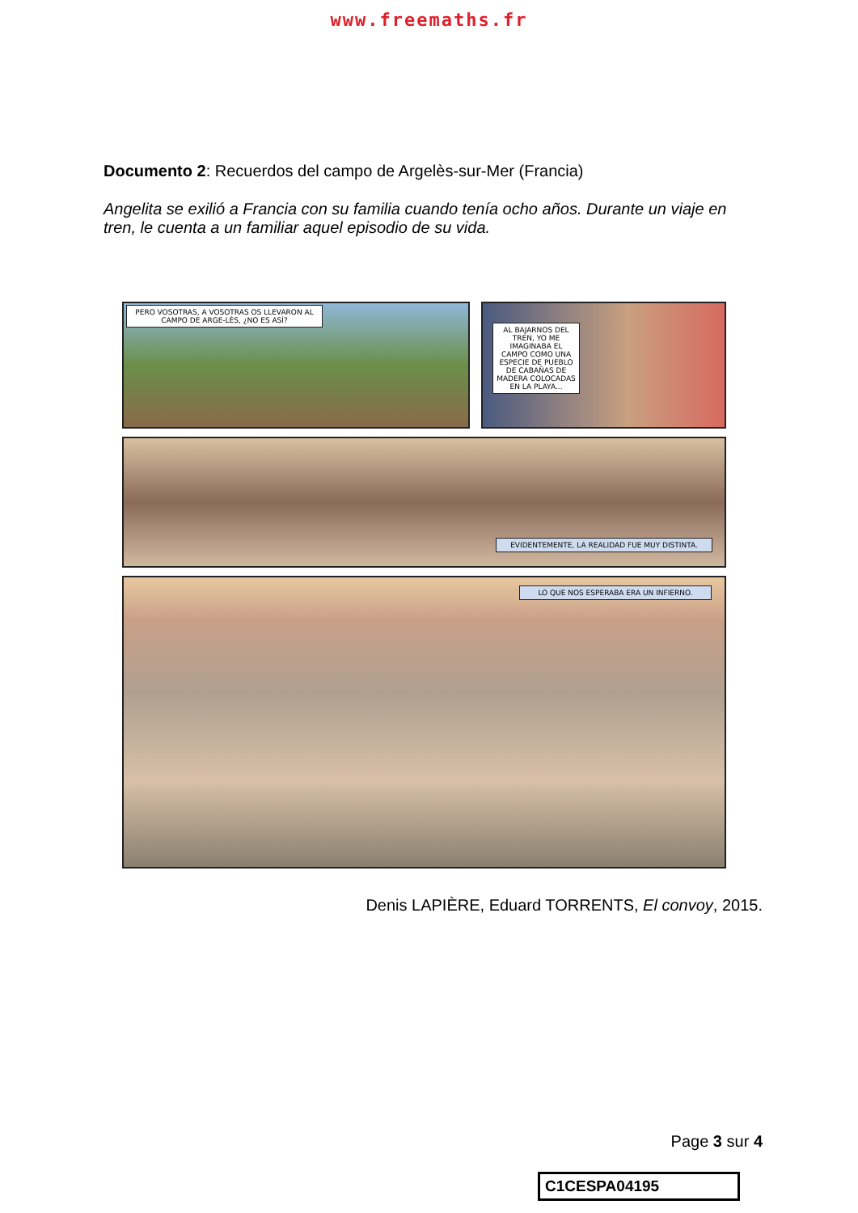www.freemaths.fr
Documento 2: Recuerdos del campo de Argelès-sur-Mer (Francia)
Angelita se exilió a Francia con su familia cuando tenía ocho años. Durante un viaje en tren, le cuenta a un familiar aquel episodio de su vida.
PERO VOSOTRAS, A VOSOTRAS OS LLEVARON AL CAMPO DE ARGE-LÈS, ¿NO ES ASÍ?
AL BAJARNOS DEL TREN, YO ME IMAGINABA EL CAMPO COMO UNA ESPECIE DE PUEBLO DE CABAÑAS DE MADERA COLOCADAS EN LA PLAYA...
EVIDENTEMENTE, LA REALIDAD FUE MUY DISTINTA.
LO QUE NOS ESPERABA ERA UN INFIERNO.
Denis LAPIÈRE, Eduard TORRENTS, El convoy, 2015.
Page 3 sur 4
C1CESPA04195